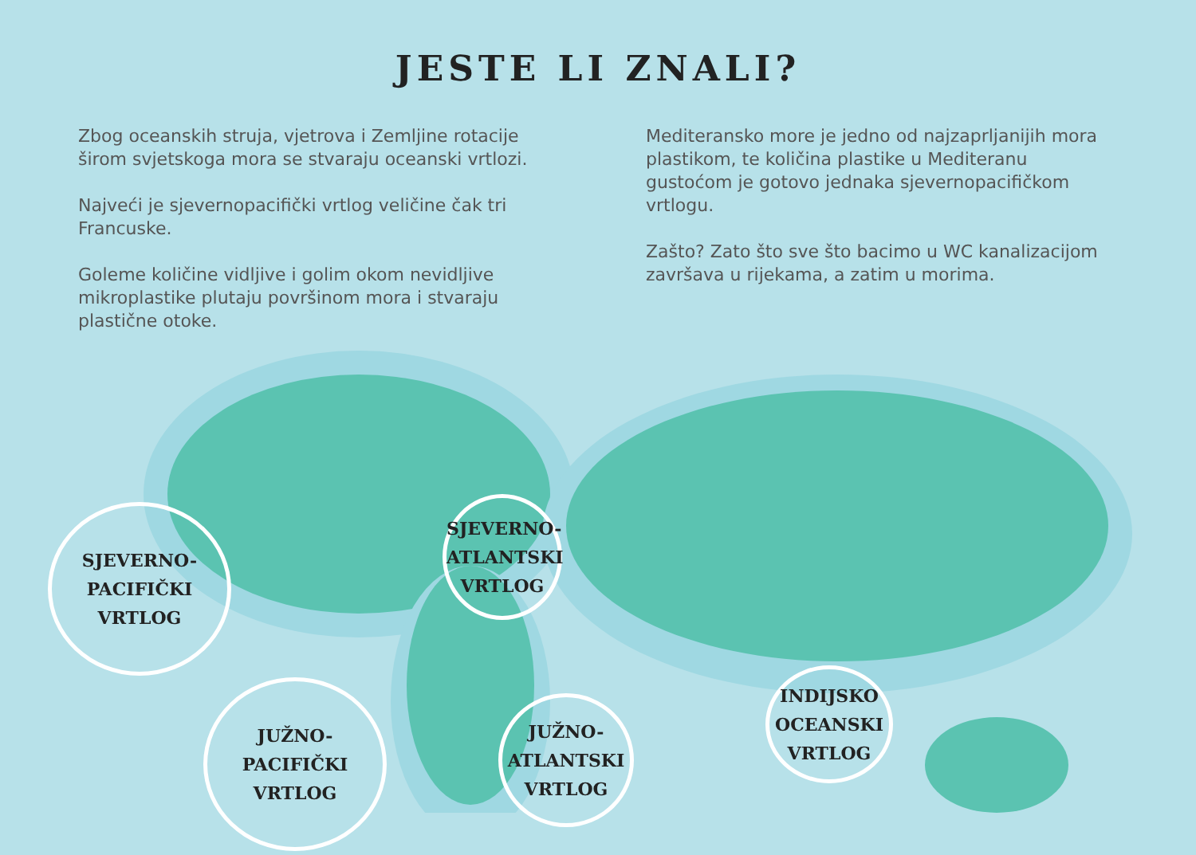JESTE LI ZNALI?
Zbog oceanskih struja, vjetrova i Zemljine rotacije širom svjetskoga mora se stvaraju oceanski vrtlozi.
Najveći je sjevernopacifički vrtlog veličine čak tri Francuske.
Goleme količine vidljive i golim okom nevidljive mikroplastike plutaju površinom mora i stvaraju plastične otoke.
Mediteransko more je jedno od najzaprljanijih mora plastikom, te količina plastike u Mediteranu gustoćom je gotovo jednaka sjevernopacifičkom vrtlogu.
Zašto? Zato što sve što bacimo u WC kanalizacijom završava u rijekama, a zatim u morima.
SJEVERNO-
PACIFIČKI
VRTLOG
SJEVERNO-
ATLANTSKI
VRTLOG
JUŽNO-
PACIFIČKI
VRTLOG
JUŽNO-
ATLANTSKI
VRTLOG
INDIJSKO
OCEANSKI
VRTLOG